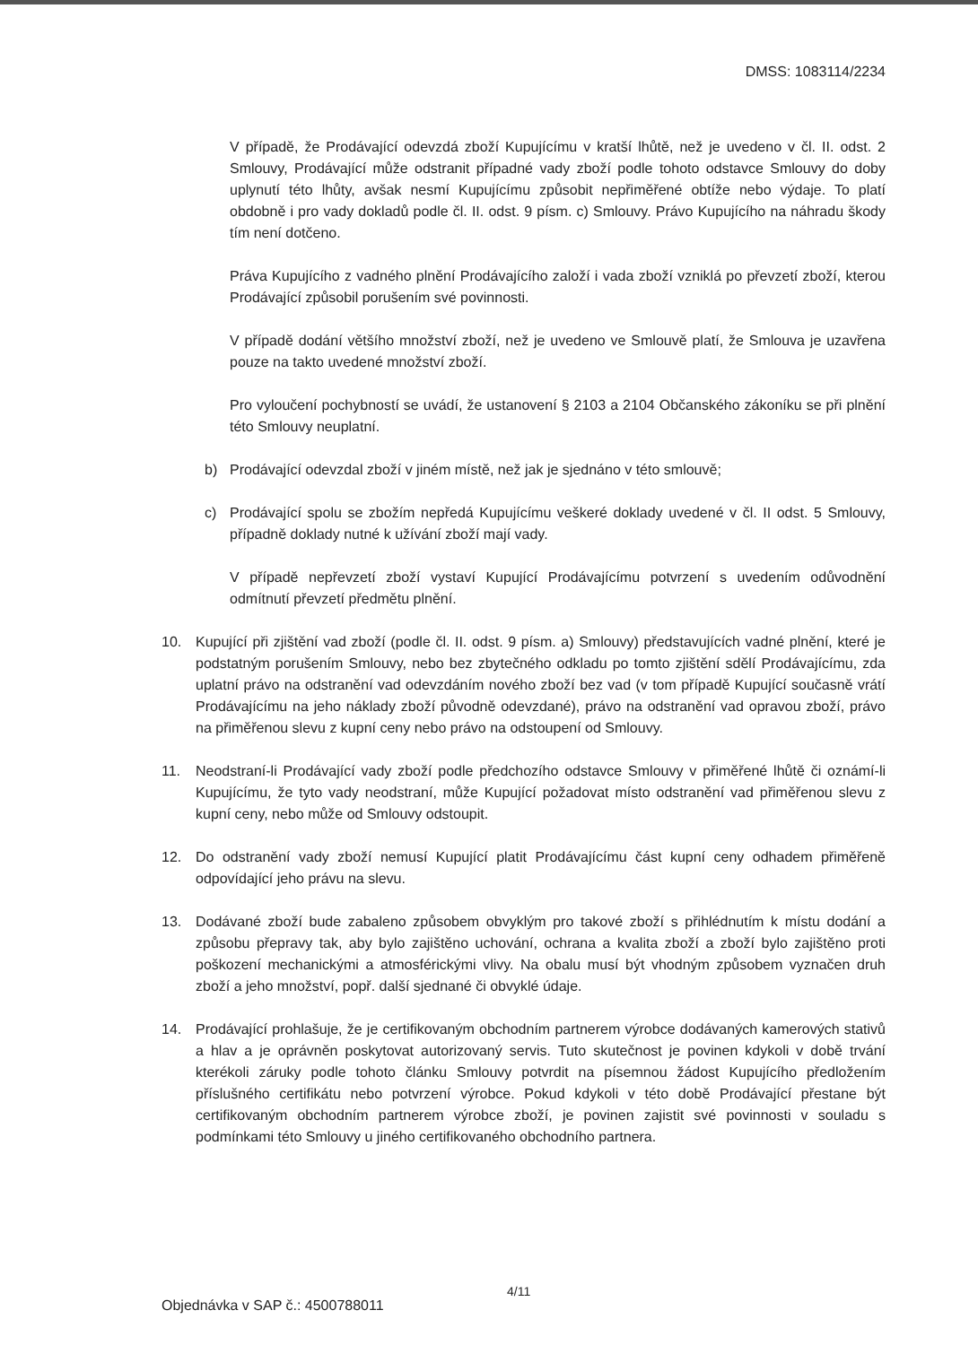DMSS: 1083114/2234
V případě, že Prodávající odevzdá zboží Kupujícímu v kratší lhůtě, než je uvedeno v čl. II. odst. 2 Smlouvy, Prodávající může odstranit případné vady zboží podle tohoto odstavce Smlouvy do doby uplynutí této lhůty, avšak nesmí Kupujícímu způsobit nepřiměřené obtíže nebo výdaje. To platí obdobně i pro vady dokladů podle čl. II. odst. 9 písm. c) Smlouvy. Právo Kupujícího na náhradu škody tím není dotčeno.
Práva Kupujícího z vadného plnění Prodávajícího založí i vada zboží vzniklá po převzetí zboží, kterou Prodávající způsobil porušením své povinnosti.
V případě dodání většího množství zboží, než je uvedeno ve Smlouvě platí, že Smlouva je uzavřena pouze na takto uvedené množství zboží.
Pro vyloučení pochybností se uvádí, že ustanovení § 2103 a 2104 Občanského zákoníku se při plnění této Smlouvy neuplatní.
b) Prodávající odevzdal zboží v jiném místě, než jak je sjednáno v této smlouvě;
c) Prodávající spolu se zbožím nepředá Kupujícímu veškeré doklady uvedené v čl. II odst. 5 Smlouvy, případně doklady nutné k užívání zboží mají vady.
V případě nepřevzetí zboží vystaví Kupující Prodávajícímu potvrzení s uvedením odůvodnění odmítnutí převzetí předmětu plnění.
10. Kupující při zjištění vad zboží (podle čl. II. odst. 9 písm. a) Smlouvy) představujících vadné plnění, které je podstatným porušením Smlouvy, nebo bez zbytečného odkladu po tomto zjištění sdělí Prodávajícímu, zda uplatní právo na odstranění vad odevzdáním nového zboží bez vad (v tom případě Kupující současně vrátí Prodávajícímu na jeho náklady zboží původně odevzdané), právo na odstranění vad opravou zboží, právo na přiměřenou slevu z kupní ceny nebo právo na odstoupení od Smlouvy.
11. Neodstraní-li Prodávající vady zboží podle předchozího odstavce Smlouvy v přiměřené lhůtě či oznámí-li Kupujícímu, že tyto vady neodstraní, může Kupující požadovat místo odstranění vad přiměřenou slevu z kupní ceny, nebo může od Smlouvy odstoupit.
12. Do odstranění vady zboží nemusí Kupující platit Prodávajícímu část kupní ceny odhadem přiměřeně odpovídající jeho právu na slevu.
13. Dodávané zboží bude zabaleno způsobem obvyklým pro takové zboží s přihlédnutím k místu dodání a způsobu přepravy tak, aby bylo zajištěno uchování, ochrana a kvalita zboží a zboží bylo zajištěno proti poškození mechanickými a atmosférickými vlivy. Na obalu musí být vhodným způsobem vyznačen druh zboží a jeho množství, popř. další sjednané či obvyklé údaje.
14. Prodávající prohlašuje, že je certifikovaným obchodním partnerem výrobce dodávaných kamerových stativů a hlav a je oprávněn poskytovat autorizovaný servis. Tuto skutečnost je povinen kdykoli v době trvání kterékoli záruky podle tohoto článku Smlouvy potvrdit na písemnou žádost Kupujícího předložením příslušného certifikátu nebo potvrzení výrobce. Pokud kdykoli v této době Prodávající přestane být certifikovaným obchodním partnerem výrobce zboží, je povinen zajistit své povinnosti v souladu s podmínkami této Smlouvy u jiného certifikovaného obchodního partnera.
4/11
Objednávka v SAP č.: 4500788011